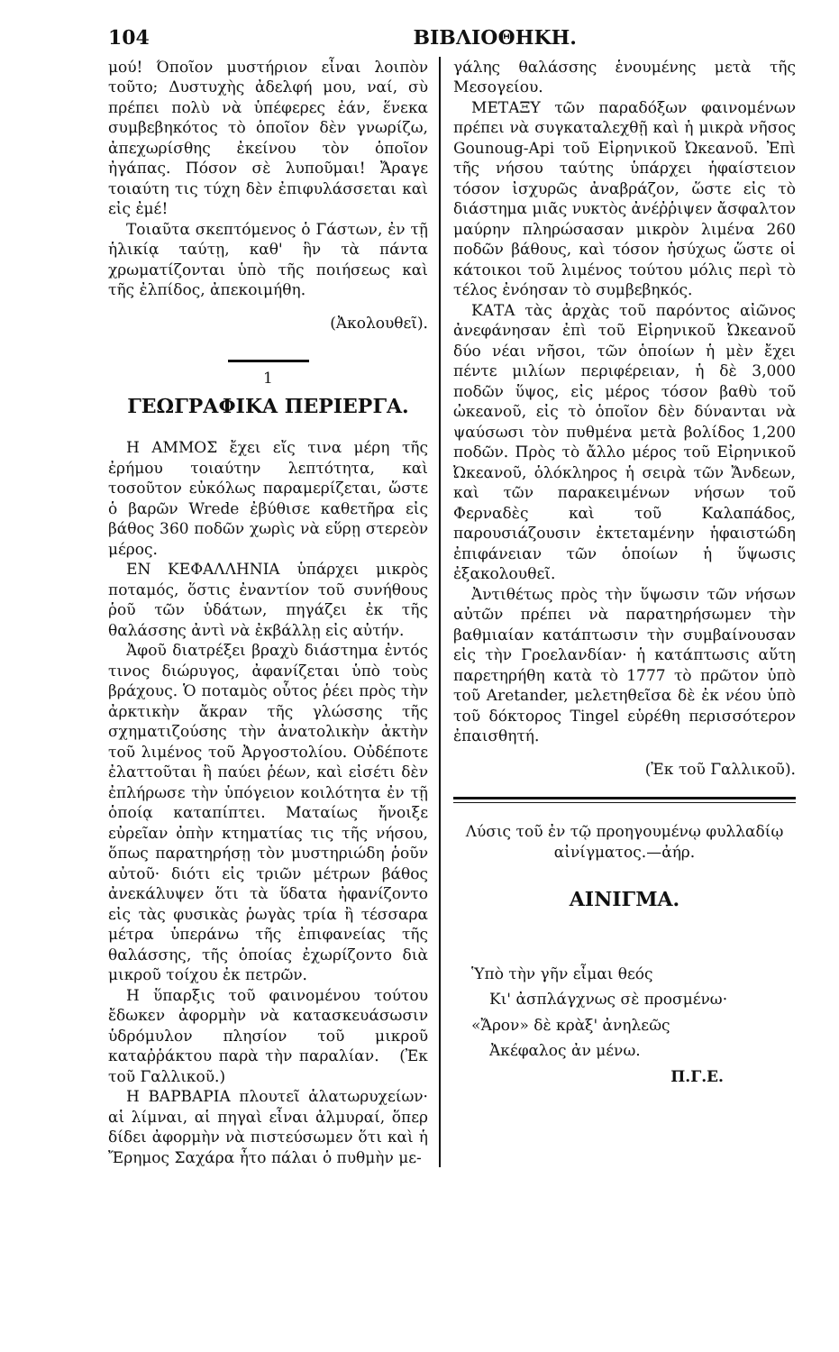104 ΒΙΒΛΙΟΘΗΚΗ.
μού! Όποῖον μυστήριον εἶναι λοιπὸν τοῦτο; Δυστυχὴς ἀδελφή μου, ναί, σὺ πρέπει πολὺ νὰ ὑπέφερες ἐάν, ἕνεκα συμβεβηκότος τὸ ὁποῖον δὲν γνωρίζω, ἀπεχωρίσθης ἐκείνου τὸν ὁποῖον ἠγάπας. Πόσον σὲ λυποῦμαι! Ἄραγε τοιαύτη τις τύχη δὲν ἐπιφυλάσσεται καὶ εἰς ἐμέ!
Τοιαῦτα σκεπτόμενος ὁ Γάστων, ἐν τῇ ἡλικίᾳ ταύτῃ, καθ' ἣν τὰ πάντα χρωματίζονται ὑπὸ τῆς ποιήσεως καὶ τῆς ἐλπίδος, ἀπεκοιμήθη.
(Ἀκολουθεῖ).
1
ΓΕΩΓΡΑΦΙΚΑ ΠΕΡΙΕΡΓΑ.
Η ΑΜΜΟΣ ἔχει εἴς τινα μέρη τῆς ἐρήμου τοιαύτην λεπτότητα, καὶ τοσοῦτον εὐκόλως παραμερίζεται, ὥστε ὁ βαρῶν Wrede ἐβύθισε καθετῆρα εἰς βάθος 360 ποδῶν χωρὶς νὰ εὕρῃ στερεὸν μέρος.
ΕΝ ΚΕΦΑΛΛΗΝΙΑ ὑπάρχει μικρὸς ποταμός, ὅστις ἐναντίον τοῦ συνήθους ῥοῦ τῶν ὑδάτων, πηγάζει ἐκ τῆς θαλάσσης ἀντὶ νὰ ἐκβάλλῃ εἰς αὐτήν.
Ἀφοῦ διατρέξει βραχὺ διάστημα ἐντός τινος διώρυγος, ἀφανίζεται ὑπὸ τοὺς βράχους. Ὁ ποταμὸς οὗτος ῥέει πρὸς τὴν ἀρκτικὴν ἄκραν τῆς γλώσσης τῆς σχηματιζούσης τὴν ἀνατολικὴν ἀκτὴν τοῦ λιμένος τοῦ Ἀργοστολίου. Οὐδέποτε ἐλαττοῦται ἢ παύει ῥέων, καὶ εἰσέτι δὲν ἐπλήρωσε τὴν ὑπόγειον κοιλότητα ἐν τῇ ὁποίᾳ καταπίπτει. Ματαίως ἤνοιξε εὐρεῖαν ὀπὴν κτηματίας τις τῆς νήσου, ὅπως παρατηρήσῃ τὸν μυστηριώδη ῥοῦν αὐτοῦ· διότι εἰς τριῶν μέτρων βάθος ἀνεκάλυψεν ὅτι τὰ ὕδατα ἠφανίζοντο εἰς τὰς φυσικὰς ῥωγὰς τρία ἢ τέσσαρα μέτρα ὑπεράνω τῆς ἐπιφανείας τῆς θαλάσσης, τῆς ὁποίας ἐχωρίζοντο διὰ μικροῦ τοίχου ἐκ πετρῶν.
Η ὕπαρξις τοῦ φαινομένου τούτου ἔδωκεν ἀφορμὴν νὰ κατασκευάσωσιν ὑδρόμυλον πλησίον τοῦ μικροῦ καταῤῥάκτου παρὰ τὴν παραλίαν. (Ἐκ τοῦ Γαλλικοῦ.)
Η ΒΑΡΒΑΡΙΑ πλουτεῖ ἁλατωρυχείων· αἱ λίμναι, αἱ πηγαὶ εἶναι ἁλμυραί, ὅπερ δίδει ἀφορμὴν νὰ πιστεύσωμεν ὅτι καὶ ἡ Ἔρημος Σαχάρα ἦτο πάλαι ὁ πυθμὴν με-
γάλης θαλάσσης ἑνουμένης μετὰ τῆς Μεσογείου.
ΜΕΤΑΞΥ τῶν παραδόξων φαινομένων πρέπει νὰ συγκαταλεχθῇ καὶ ἡ μικρὰ νῆσος Gounoug-Api τοῦ Εἰρηνικοῦ Ὠκεανοῦ. Ἐπὶ τῆς νήσου ταύτης ὑπάρχει ἡφαίστειον τόσον ἰσχυρῶς ἀναβράζον, ὥστε εἰς τὸ διάστημα μιᾶς νυκτὸς ἀνέῤῥιψεν ἄσφαλτον μαύρην πληρώσασαν μικρὸν λιμένα 260 ποδῶν βάθους, καὶ τόσον ἡσύχως ὥστε οἱ κάτοικοι τοῦ λιμένος τούτου μόλις περὶ τὸ τέλος ἐνόησαν τὸ συμβεβηκός.
ΚΑΤΑ τὰς ἀρχὰς τοῦ παρόντος αἰῶνος ἀνεφάνησαν ἐπὶ τοῦ Εἰρηνικοῦ Ὠκεανοῦ δύο νέαι νῆσοι, τῶν ὁποίων ἡ μὲν ἔχει πέντε μιλίων περιφέρειαν, ἡ δὲ 3,000 ποδῶν ὕψος, εἰς μέρος τόσον βαθὺ τοῦ ὠκεανοῦ, εἰς τὸ ὁποῖον δὲν δύνανται νὰ ψαύσωσι τὸν πυθμένα μετὰ βολίδος 1,200 ποδῶν. Πρὸς τὸ ἄλλο μέρος τοῦ Εἰρηνικοῦ Ὠκεανοῦ, ὁλόκληρος ἡ σειρὰ τῶν Ἄνδεων, καὶ τῶν παρακειμένων νήσων τοῦ Φερναδὲς καὶ τοῦ Καλαπάδος, παρουσιάζουσιν ἐκτεταμένην ἡφαιστώδη ἐπιφάνειαν τῶν ὁποίων ἡ ὕψωσις ἐξακολουθεῖ.
Ἀντιθέτως πρὸς τὴν ὕψωσιν τῶν νήσων αὐτῶν πρέπει νὰ παρατηρήσωμεν τὴν βαθμιαίαν κατάπτωσιν τὴν συμβαίνουσαν εἰς τὴν Γροελανδίαν· ἡ κατάπτωσις αὕτη παρετηρήθη κατὰ τὸ 1777 τὸ πρῶτον ὑπὸ τοῦ Aretander, μελετηθεῖσα δὲ ἐκ νέου ὑπὸ τοῦ δόκτορος Tingel εὑρέθη περισσότερον ἐπαισθητή.
(Ἐκ τοῦ Γαλλικοῦ).
Λύσις τοῦ ἐν τῷ προηγουμένῳ φυλλαδίῳ
αἰνίγματος.—ἀήρ.
ΑΙΝΙΓΜΑ.
Ὑπὸ τὴν γῆν εἶμαι θεός
Κι' ἀσπλάγχνως σὲ προσμένω·
«Ἄρον» δὲ κρὰξ' ἀνηλεῶς
Ἀκέφαλος ἀν μένω.
Π.Γ.Ε.